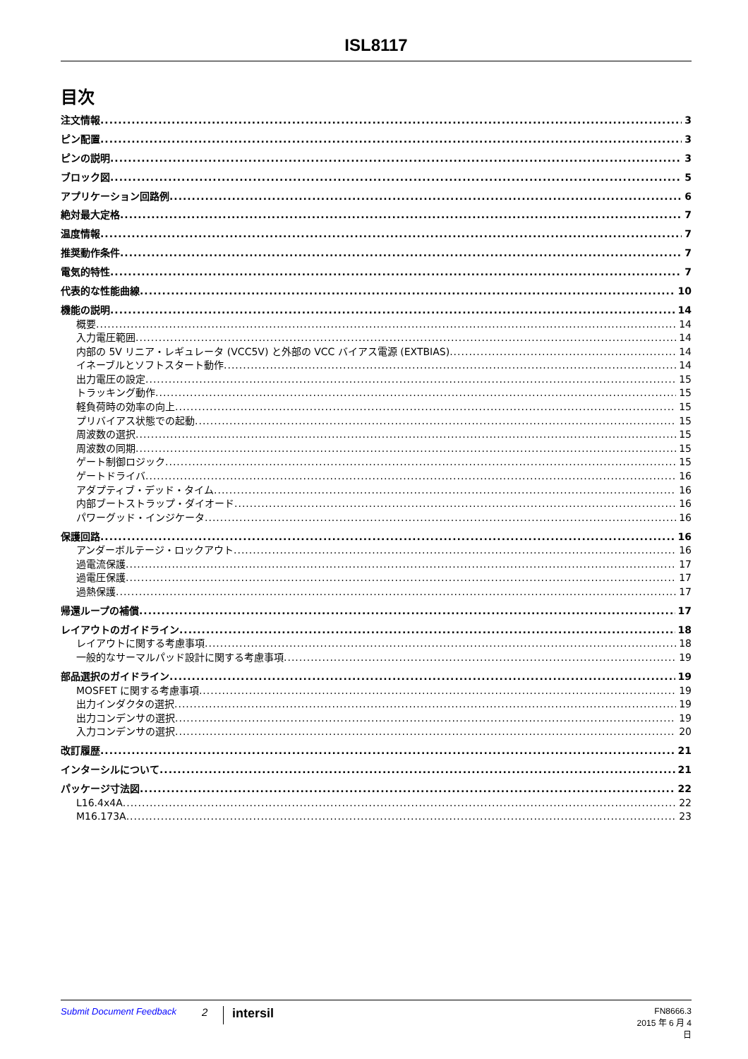ISL8117
目次
注文情報 3
ピン配置 3
ピンの説明 3
ブロック図 5
アプリケーション回路例 6
絶対最大定格 7
温度情報 7
推奨動作条件 7
電気的特性 7
代表的な性能曲線 10
機能の説明 14
概要 14
入力電圧範囲 14
内部の 5V リニア・レギュレータ (VCC5V) と外部の VCC バイアス電源 (EXTBIAS) 14
イネーブルとソフトスタート動作 14
出力電圧の設定 15
トラッキング動作 15
軽負荷時の効率の向上 15
プリバイアス状態での起動 15
周波数の選択 15
周波数の同期 15
ゲート制御ロジック 15
ゲートドライバ 16
アダプティブ・デッド・タイム 16
内部ブートストラップ・ダイオード 16
パワーグッド・インジケータ 16
保護回路 16
アンダーボルテージ・ロックアウト 16
過電流保護 17
過電圧保護 17
過熱保護 17
帰還ループの補償 17
レイアウトのガイドライン 18
レイアウトに関する考慮事項 18
一般的なサーマルパッド設計に関する考慮事項 19
部品選択のガイドライン 19
MOSFET に関する考慮事項 19
出力インダクタの選択 19
出力コンデンサの選択 19
入力コンデンサの選択 20
改訂履歴 21
インターシルについて 21
パッケージ寸法図 22
L16.4x4A 22
M16.173A 23
Submit Document Feedback
2
intersil
FN8666.3
2015 年 6 月 4 日